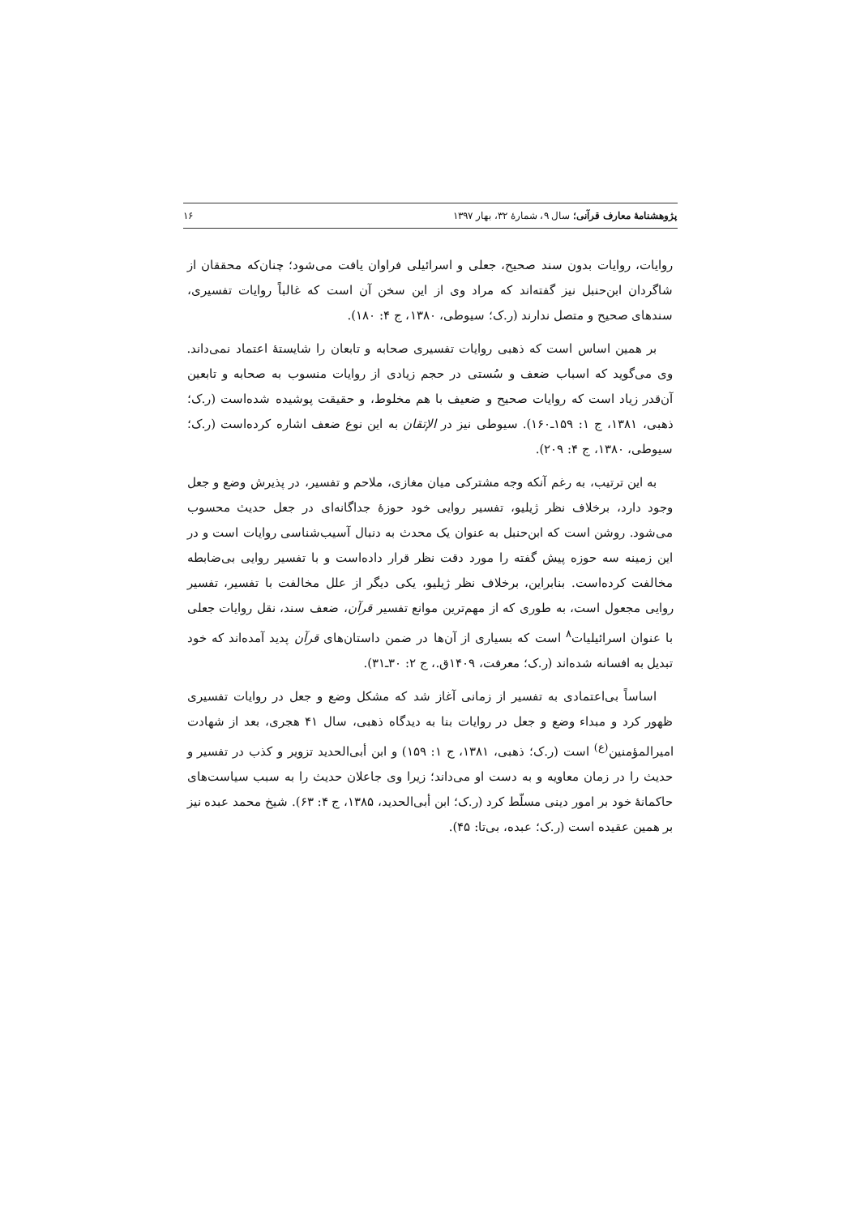پژوهشنامهٔ معارف قرآنی؛ سال ۹، شمارهٔ ۳۲، بهار ۱۳۹۷ ۱۶
روایات، روایات بدون سند صحیح، جعلی و اسرائیلی فراوان یافت می‌شود؛ چنان‌که محققان از شاگردان ابن‌حنبل نیز گفته‌اند که مراد وی از این سخن آن است که غالباً روایات تفسیری، سندهای صحیح و متصل ندارند (ر.ک؛ سیوطی، ۱۳۸۰، ج ۴: ۱۸۰).
بر همین اساس است که ذهبی روایات تفسیری صحابه و تابعان را شایستهٔ اعتماد نمی‌داند. وی می‌گوید که اسباب ضعف و سُستی در حجم زیادی از روایات منسوب به صحابه و تابعین آن‌قدر زیاد است که روایات صحیح و ضعیف با هم مخلوط، و حقیقت پوشیده شده‌است (ر.ک؛ ذهبی، ۱۳۸۱، ج ۱: ۱۵۹ـ۱۶۰). سیوطی نیز در الإتقان به این نوع ضعف اشاره کرده‌است (ر.ک؛ سیوطی، ۱۳۸۰، ج ۴: ۲۰۹).
به این ترتیب، به رغم آنکه وجه مشترکی میان مغازی، ملاحم و تفسیر، در پذیرش وضع و جعل وجود دارد، برخلاف نظر ژیلیو، تفسیر روایی خود حوزهٔ جداگانه‌ای در جعل حدیث محسوب می‌شود. روشن است که ابن‌حنبل به عنوان یک محدث به دنبال آسیب‌شناسی روایات است و در این زمینه سه حوزه پیش گفته را مورد دقت نظر قرار داده‌است و با تفسیر روایی بی‌ضابطه مخالفت کرده‌است. بنابراین، برخلاف نظر ژیلیو، یکی دیگر از علل مخالفت با تفسیر، تفسیر روایی مجعول است، به طوری که از مهم‌ترین موانع تفسیر قرآن، ضعف سند، نقل روایات جعلی با عنوان اسرائیلیات<sup>۸</sup> است که بسیاری از آن‌ها در ضمن داستان‌های قرآن پدید آمده‌اند که خود تبدیل به افسانه شده‌اند (ر.ک؛ معرفت، ۱۴۰۹ق.، ج ۲: ۳۰ـ۳۱).
اساساً بی‌اعتمادی به تفسیر از زمانی آغاز شد که مشکل وضع و جعل در روایات تفسیری ظهور کرد و مبداء وضع و جعل در روایات بنا به دیدگاه ذهبی، سال ۴۱ هجری، بعد از شهادت امیرالمؤمنین<sup>(ع)</sup> است (ر.ک؛ ذهبی، ۱۳۸۱، ج ۱: ۱۵۹) و ابن أبی‌الحدید تزویر و کذب در تفسیر و حدیث را در زمان معاویه و به دست او می‌داند؛ زیرا وی جاعلان حدیث را به سبب سیاست‌های حاکمانهٔ خود بر امور دینی مسلّط کرد (ر.ک؛ ابن أبی‌الحدید، ۱۳۸۵، ج ۴: ۶۳). شیخ محمد عبده نیز بر همین عقیده است (ر.ک؛ عبده، بی‌تا: ۴۵).